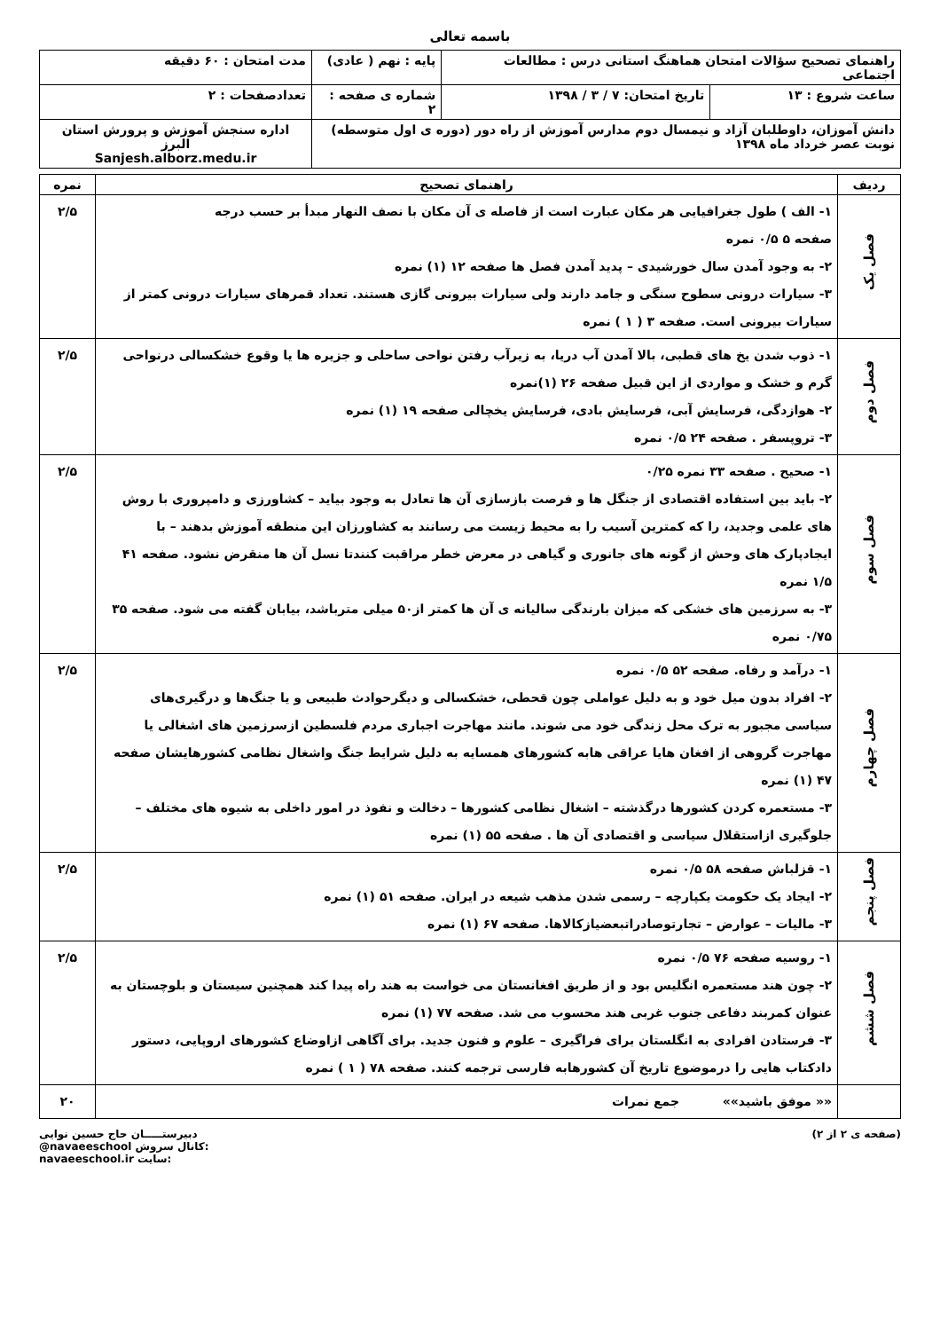باسمه تعالی
| راهنمای تصحیح سؤالات امتحان هماهنگ استانی درس : مطالعات اجتماعی | | پایه : نهم ( عادی) | مدت امتحان : ۶۰ دقیقه |
| ساعت شروع : ۱۳ | تاریخ امتحان: ۷ / ۳ / ۱۳۹۸ | شماره ی صفحه : ۲ | تعدادصفحات : ۲ |
| دانش آموزان، داوطلبان آزاد و نیمسال دوم مدارس آموزش از راه دور (دوره ی اول متوسطه) نوبت عصر خرداد ماه ۱۳۹۸ | | | اداره سنجش آموزش و پرورش استان البرز Sanjesh.alborz.medu.ir |
| ردیف | راهنمای تصحیح | نمره |
| --- | --- | --- |
| فصل یک | ۱- الف ) طول جغرافیایی هر مکان عبارت است از فاصله ی آن مکان با نصف النهار مبدأ بر حسب درجه صفحه ۵ ۰/۵ نمره ۲- به وجود آمدن سال خورشیدی – پدید آمدن فصل ها صفحه ۱۲ (۱) نمره ۳- سیارات درونی سطوح سنگی و جامد دارند ولی سیارات بیرونی گازی هستند. تعداد قمرهای سیارات درونی کمتر از سیارات بیرونی است. صفحه ۳ ( ۱ ) نمره | ۲/۵ |
| فصل دوم | ۱- ذوب شدن یخ های قطبی، بالا آمدن آب دریا، به زیرآب رفتن نواحی ساحلی و جزیره ها یا وقوع خشکسالی درنواحی گرم و خشک و مواردی از این قبیل صفحه ۲۶ (۱)نمره ۲- هوازدگی، فرسایش آبی، فرسایش بادی، فرسایش یخچالی صفحه ۱۹ (۱) نمره ۳- تروپسفر . صفحه ۲۴ ۰/۵ نمره | ۲/۵ |
| فصل سوم | ۱- صحیح . صفحه ۳۳ نمره ۰/۲۵ ۲- باید بین استفاده اقتصادی از جنگل ها و فرصت بازسازی آن ها تعادل به وجود بیاید – کشاورزی و دامپروری با روش های علمی وجدید، را که کمترین آسیب را به محیط زیست می رسانند به کشاورزان این منطقه آموزش بدهند – با ایجادپارک های وحش از گونه های جانوری و گیاهی در معرض خطر مراقبت کنندتا نسل آن ها منقرض نشود. صفحه ۴۱ ۱/۵ نمره ۳- به سرزمین های خشکی که میزان بارندگی سالیانه ی آن ها کمتر از۵۰ میلی مترباشد، بیابان گفته می شود. صفحه ۳۵ ۰/۷۵ نمره | ۲/۵ |
| فصل چهارم | ۱- درآمد و رفاه. صفحه ۵۲ ۰/۵ نمره ۲- افراد بدون میل خود و به دلیل عواملی چون قحطی، خشکسالی و دیگرحوادث طبیعی و یا جنگ‌ها و درگیری‌های سیاسی مجبور به ترک محل زندگی خود می شوند. مانند مهاجرت اجباری مردم فلسطین ازسرزمین های اشغالی یا مهاجرت گروهی از افغان هایا عراقی هابه کشورهای همسایه به دلیل شرایط جنگ واشغال نظامی کشورهایشان صفحه ۴۷ (۱) نمره ۳- مستعمره کردن کشورها درگذشته – اشغال نظامی کشورها – دخالت و نفوذ در امور داخلی به شیوه های مختلف – جلوگیری ازاستقلال سیاسی و اقتصادی آن ها . صفحه ۵۵ (۱) نمره | ۲/۵ |
| فصل پنجم | ۱- قزلباش صفحه ۵۸ ۰/۵ نمره ۲- ایجاد یک حکومت یکپارچه – رسمی شدن مذهب شیعه در ایران. صفحه ۵۱ (۱) نمره ۳- مالیات – عوارض – تجارتوصادراتبعضیازکالاها. صفحه ۶۷ (۱) نمره | ۲/۵ |
| فصل ششم | ۱- روسیه صفحه ۷۶ ۰/۵ نمره ۲- چون هند مستعمره انگلیس بود و از طریق افغانستان می خواست به هند راه پیدا کند همچنین سیستان و بلوچستان به عنوان کمربند دفاعی جنوب غربی هند محسوب می شد. صفحه ۷۷ (۱) نمره ۳- فرستادن افرادی به انگلستان برای فراگیری – علوم و فنون جدید. برای آگاهی ازاوضاع کشورهای اروپایی، دستور دادکتاب هایی را درموضوع تاریخ آن کشورهابه فارسی ترجمه کنند. صفحه ۷۸ ( ۱ ) نمره | ۲/۵ |
| | «« موفق باشید»» جمع نمرات | ۲۰ |
(صفحه ی ۲ از ۲) دبیرستـــــان حاج حسین نوایی
@navaeeschool کانال سروش:
navaeeschool.ir سایت: